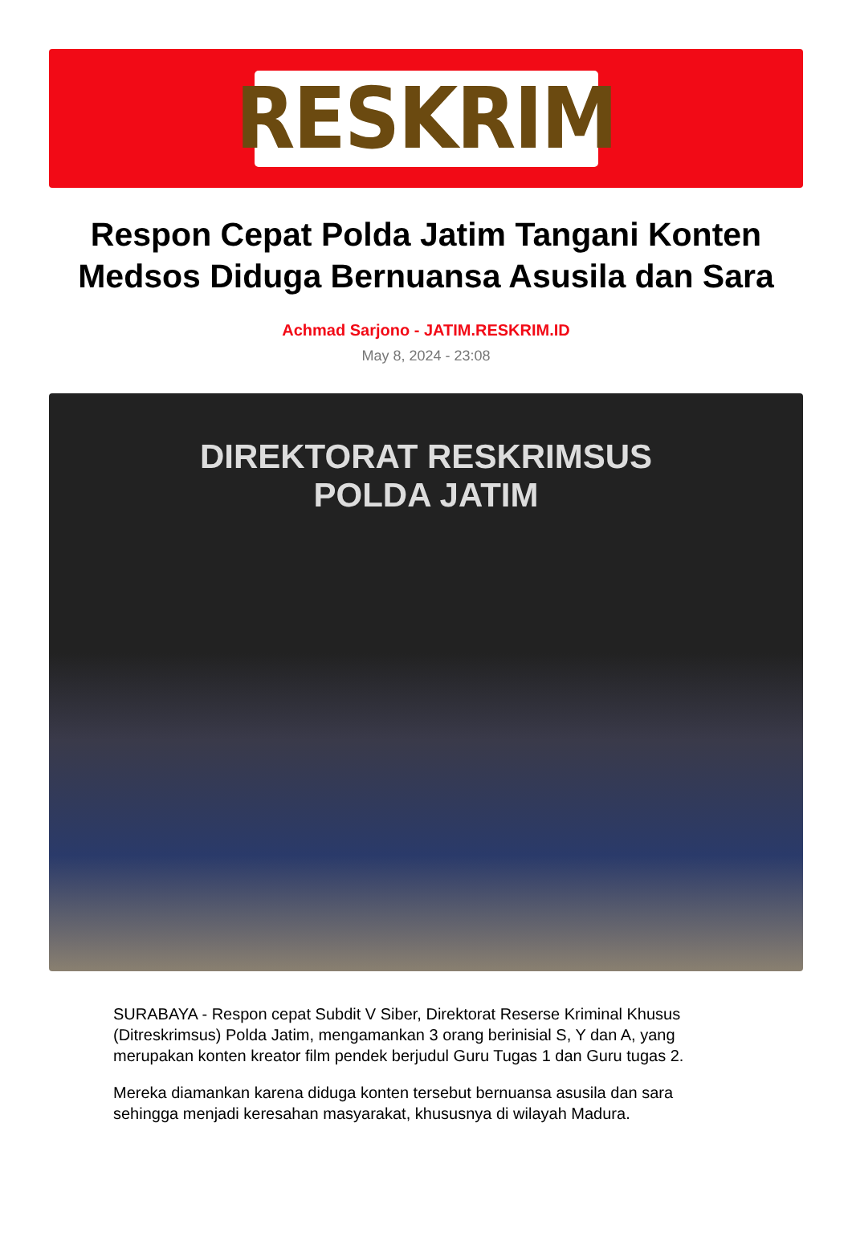RESKRIM
Respon Cepat Polda Jatim Tangani Konten Medsos Diduga Bernuansa Asusila dan Sara
Achmad Sarjono - JATIM.RESKRIM.ID
May 8, 2024 - 23:08
DIREKTORAT RESKRIMSUS
POLDA JATIM
SURABAYA - Respon cepat Subdit V Siber, Direktorat Reserse Kriminal Khusus (Ditreskrimsus) Polda Jatim, mengamankan 3 orang berinisial S, Y dan A, yang merupakan konten kreator film pendek berjudul Guru Tugas 1 dan Guru tugas 2.
Mereka diamankan karena diduga konten tersebut bernuansa asusila dan sara sehingga menjadi keresahan masyarakat, khususnya di wilayah Madura.